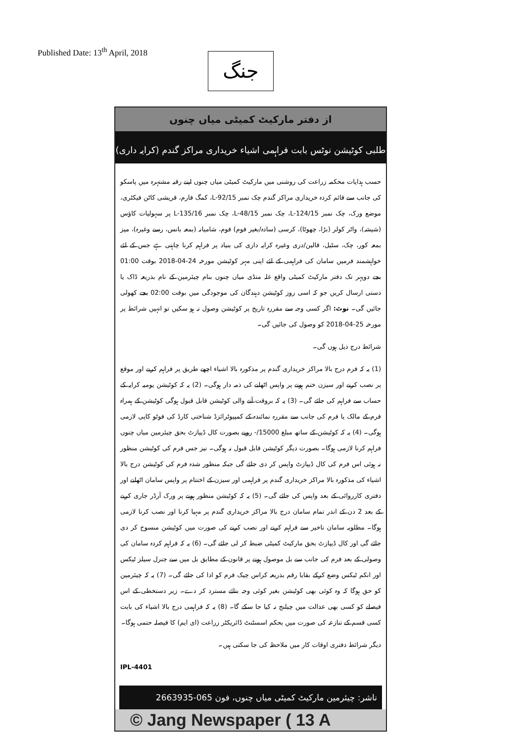Published Date: 13<sup>th</sup> April, 2018
جنگ
از دفتر مارکیٹ کمیٹی میاں چنوں
طلبی کوٹیشن نوٹس بابت فراہمی اشیاء خریداری مراکز گندم (کرایہ داری)
حسب ہدایات محکمہ زراعت کی روشنی میں مارکیٹ کمیٹی میاں چنوں اپنے رقبہ مشتہرہ میں پاسکو کی جانب سے قائم کردہ خریداری مراکز گندم چک نمبر L-92/15، کمگ فارم، قریشی کاٹن فیکٹری، موضع ورک، چک نمبر L-124/15، چک نمبر L-48/15، چک نمبر L-135/16 پر سہولیات کاؤس (شیشہ)، واٹر کولر (بڑا، چھوٹا)، کرسی (سادہ/بغیر فوم) فوم، شامیانہ (بمعہ بانس، رسے وغیرہ)، میز بمعہ کور، چک، سٹیل، قالین/دری وغیرہ کرایہ داری کی بنیاد پر فراہم کرنا چاہتی ہے جس کے لئے خواہشمند فرمیں سامان کی فراہمی کے لئے اپنی مہر کوٹیشن مورخہ 24-04-2018 بوقت 01:00 بجے دوپہر تک دفتر مارکیٹ کمیٹی واقع غلہ منڈی میاں چنوں بنام چیئرمین کے نام بذریعہ ڈاک یا دستی ارسال کریں جو کہ اسی روز کوٹیشن دہندگان کی موجودگی میں بوقت 02:00 بجے کھولی جائیں گی۔ نوٹ: اگر کسی وجہ سے مقررہ تاریخ پر کوٹیشن وصول نہ ہو سکیں تو انہیں شرائط پر مورخہ 25-04-2018 کو وصول کی جائیں گی۔
شرائط درج ذیل ہوں گی۔
(1) یہ کہ فرم درج بالا مراکز خریداری گندم پر مذکورہ بالا اشیاء اچھے طریق پر فراہم کرنے اور موقع پر نصب کرنے اور سیزن ختم ہونے پر واپس اٹھانے کی ذمہ دار ہوگی۔ (2) یہ کہ کوٹیشن یومیہ کرایہ کے حساب سے فراہم کی جائے گی۔ (3) یہ کہ بروقت آنے والی کوٹیشن قابل قبول ہوگی کوٹیشن کے ہمراہ فرم کے مالک یا فرم کی جانب سے مقررہ نمائندہ کے کمپیوٹرائزڈ شناختی کارڈ کی فوٹو کاپی لازمی ہوگی۔ (4) یہ کہ کوٹیشن کے ساتھ مبلغ 15000/- روپے بصورت کال ڈیپازٹ بحق چیئرمین میاں چنوں فراہم کرنا لازمی ہوگا۔ بصورت دیگر کوٹیشن قابل قبول نہ ہوگی۔ نیز جس فرم کی کوٹیشن منظور نہ ہوئی اس فرم کی کال ڈیپازٹ واپس کر دی جائے گی جبکہ منظور شدہ فرم کی کوٹیشن درج بالا اشیاء کی مذکورہ بالا مراکز خریداری گندم پر فراہمی اور سیزن کے اختتام پر واپس سامان اٹھانے اور دفتری کارروائی کے بعد واپس کی جائے گی۔ (5) یہ کہ کوٹیشن منظور ہونے پر ورک آرڈر جاری کرنے کے بعد 2 دن کے اندر تمام سامان درج بالا مراکز خریداری گندم پر مہیا کرنا اور نصب کرنا لازمی ہوگا۔ مطلوبہ سامان تاخیر سے فراہم کرنے اور نصب کرنے کی صورت میں کوٹیشن منسوخ کر دی جائے گی اور کال ڈیپازٹ بحق مارکیٹ کمیٹی ضبط کر لی جائے گی۔ (6) یہ کہ فراہم کردہ سامان کی وصولی کے بعد فرم کی جانب سے بل موصول ہونے پر قانون کے مطابق بل میں سے جنرل سیلز ٹیکس اور انکم ٹیکس وضع کرکے بقایا رقم بذریعہ کراس چیک فرم کو ادا کی جائے گی۔ (7) یہ کہ چیئرمین کو حق ہوگا کہ وہ کوئی بھی کوٹیشن بغیر کوئی وجہ بتائے مسترد کر دے۔ زیر دستخطی کے اس فیصلے کو کسی بھی عدالت میں چیلنج نہ کیا جا سکے گا۔ (8) یہ کہ فراہمی درج بالا اشیاء کی بابت کسی قسم کے تنازعہ کی صورت میں بحکم اسسٹنٹ ڈائریکٹر زراعت (ای ایم) کا فیصلہ حتمی ہوگا۔
دیگر شرائط دفتری اوقات کار میں ملاحظہ کی جا سکتی ہیں۔
IPL-4401
ناشر: چیئرمین مارکیٹ کمیٹی میاں چنوں، فون 065-2663935
© Jang Newspaper ( 13 A